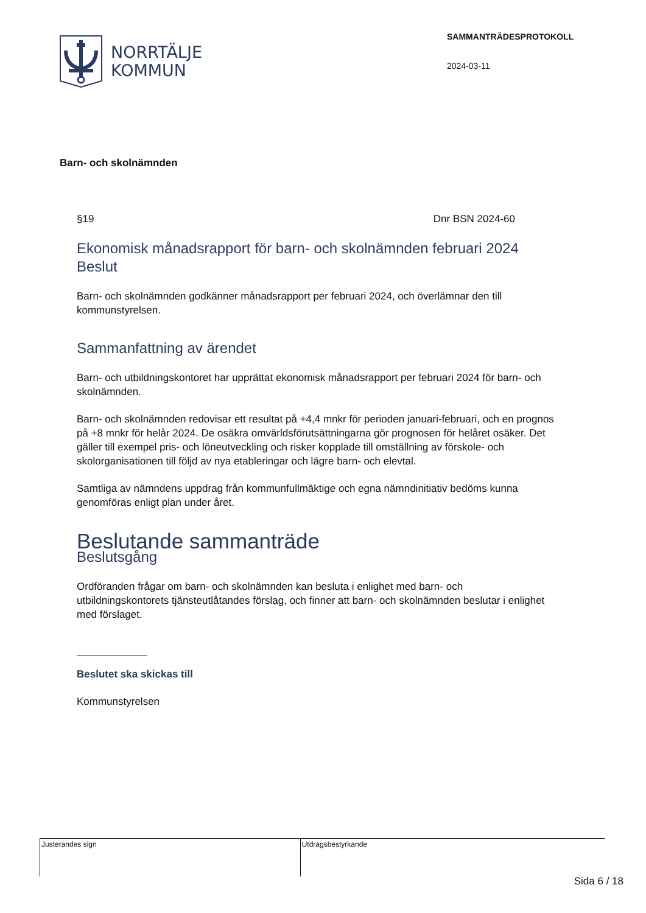NORRTÄLJE
KOMMUN
SAMMANTRÄDESPROTOKOLL
2024-03-11
Barn- och skolnämnden
§19 Dnr BSN 2024-60
Ekonomisk månadsrapport för barn- och skolnämnden februari 2024
Beslut
Barn- och skolnämnden godkänner månadsrapport per februari 2024, och överlämnar den till kommunstyrelsen.
Sammanfattning av ärendet
Barn- och utbildningskontoret har upprättat ekonomisk månadsrapport per februari 2024 för barn- och skolnämnden.
Barn- och skolnämnden redovisar ett resultat på +4,4 mnkr för perioden januari-februari, och en prognos på +8 mnkr för helår 2024. De osäkra omvärldsförutsättningarna gör prognosen för helåret osäker. Det gäller till exempel pris- och löneutveckling och risker kopplade till omställning av förskole- och skolorganisationen till följd av nya etableringar och lägre barn- och elevtal.
Samtliga av nämndens uppdrag från kommunfullmäktige och egna nämndinitiativ bedöms kunna genomföras enligt plan under året.
Beslutande sammanträde
Beslutsgång
Ordföranden frågar om barn- och skolnämnden kan besluta i enlighet med barn- och utbildningskontorets tjänsteutlåtandes förslag, och finner att barn- och skolnämnden beslutar i enlighet med förslaget.
Beslutet ska skickas till
Kommunstyrelsen
| Justerandes sign | Utdragsbestyrkande |
Sida 6 / 18